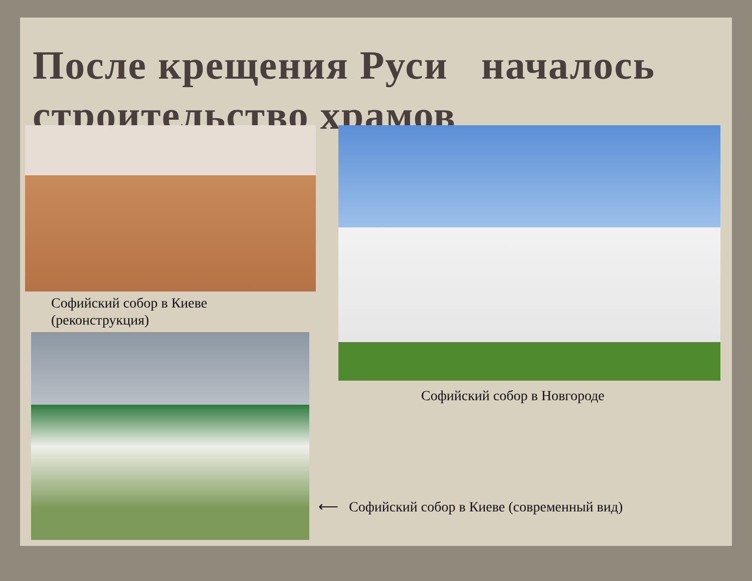После крещения Руси началось
строительство храмов
Софийский собор в Киеве
(реконструкция)
Софийский собор в Новгороде
⟵ Софийский собор в Киеве (современный вид)